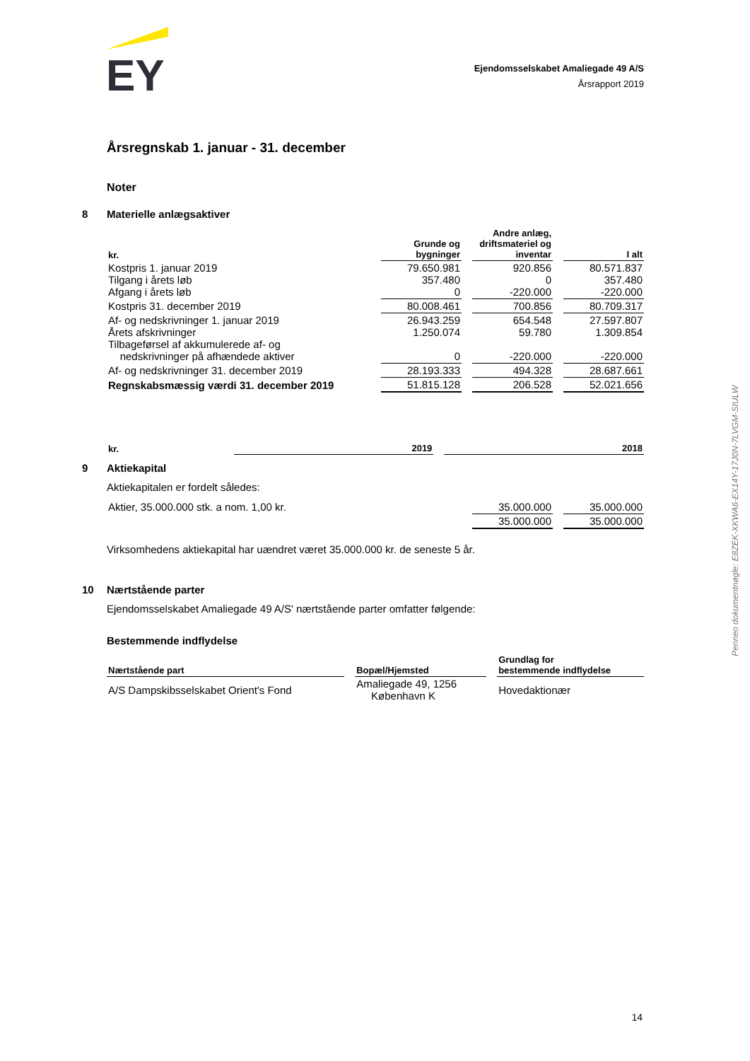EY
Ejendomsselskabet Amaliegade 49 A/S
Årsrapport 2019
Årsregnskab 1. januar - 31. december
Noter
8 Materielle anlægsaktiver
| kr. | Grunde og bygninger | Andre anlæg, driftsmateriel og inventar | I alt |
| --- | --- | --- | --- |
| Kostpris 1. januar 2019 Tilgang i årets løb Afgang i årets løb | 79.650.981 357.480 0 | 920.856 0 -220.000 | 80.571.837 357.480 -220.000 |
| Kostpris 31. december 2019 | 80.008.461 | 700.856 | 80.709.317 |
| Af- og nedskrivninger 1. januar 2019 Årets afskrivninger Tilbageførsel af akkumulerede af- og nedskrivninger på afhændede aktiver | 26.943.259 1.250.074 0 | 654.548 59.780 -220.000 | 27.597.807 1.309.854 -220.000 |
| Af- og nedskrivninger 31. december 2019 | 28.193.333 | 494.328 | 28.687.661 |
| Regnskabsmæssig værdi 31. december 2019 | 51.815.128 | 206.528 | 52.021.656 |
| kr. | 2019 | 2018 |
| --- | --- | --- |
9 Aktiekapital
Aktiekapitalen er fordelt således:
| Aktier, 35.000.000 stk. a nom. 1,00 kr. | 35.000.000 | 35.000.000 |
| | 35.000.000 | 35.000.000 |
Virksomhedens aktiekapital har uændret været 35.000.000 kr. de seneste 5 år.
10 Nærtstående parter
Ejendomsselskabet Amaliegade 49 A/S' nærtstående parter omfatter følgende:
Bestemmende indflydelse
| Nærtstående part | Bopæl/Hjemsted | Grundlag for bestemmende indflydelse |
| --- | --- | --- |
| A/S Dampskibsselskabet Orient's Fond | Amaliegade 49, 1256 København K | Hovedaktionær |
Penneo dokumentnøgle: E8ZEK-XKWA6-EX14Y-17J0N-7LVGM-SIULW
14